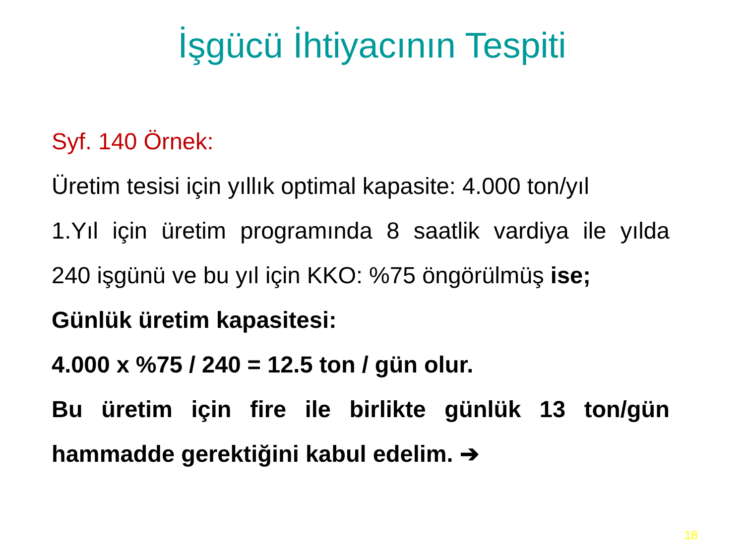İşgücü İhtiyacının Tespiti
Syf. 140 Örnek:
Üretim tesisi için yıllık optimal kapasite: 4.000 ton/yıl
1.Yıl için üretim programında 8 saatlik vardiya ile yılda
240 işgünü ve bu yıl için KKO: %75 öngörülmüş ise;
Günlük üretim kapasitesi:
4.000 x %75 / 240 = 12.5 ton / gün olur.
Bu üretim için fire ile birlikte günlük 13 ton/gün
hammadde gerektiğini kabul edelim. ➔
18